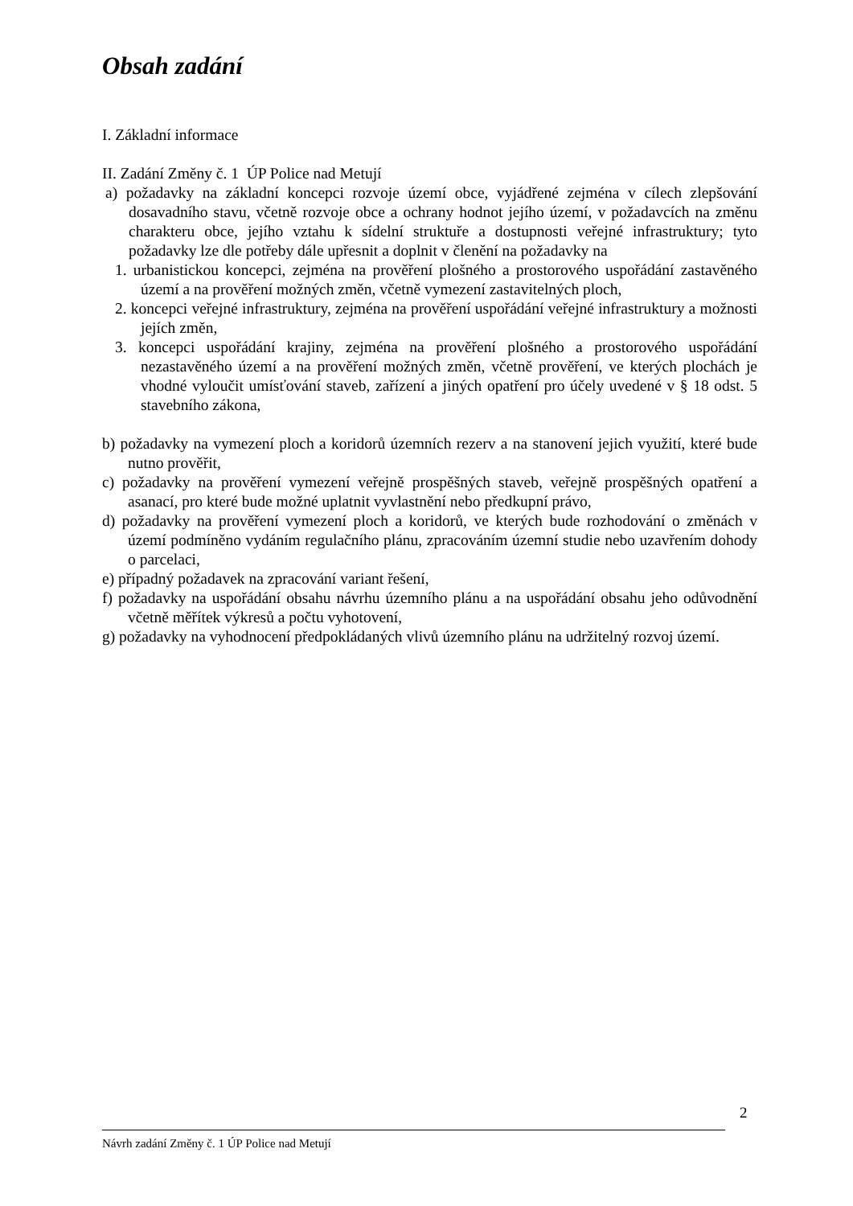Obsah zadání
I. Základní informace
II. Zadání Změny č. 1 ÚP Police nad Metují
a) požadavky na základní koncepci rozvoje území obce, vyjádřené zejména v cílech zlepšování dosavadního stavu, včetně rozvoje obce a ochrany hodnot jejího území, v požadavcích na změnu charakteru obce, jejího vztahu k sídelní struktuře a dostupnosti veřejné infrastruktury; tyto požadavky lze dle potřeby dále upřesnit a doplnit v členění na požadavky na
1. urbanistickou koncepci, zejména na prověření plošného a prostorového uspořádání zastavěného území a na prověření možných změn, včetně vymezení zastavitelných ploch,
2. koncepci veřejné infrastruktury, zejména na prověření uspořádání veřejné infrastruktury a možnosti jejích změn,
3. koncepci uspořádání krajiny, zejména na prověření plošného a prostorového uspořádání nezastavěného území a na prověření možných změn, včetně prověření, ve kterých plochách je vhodné vyloučit umísťování staveb, zařízení a jiných opatření pro účely uvedené v § 18 odst. 5 stavebního zákona,
b) požadavky na vymezení ploch a koridorů územních rezerv a na stanovení jejich využití, které bude nutno prověřit,
c) požadavky na prověření vymezení veřejně prospěšných staveb, veřejně prospěšných opatření a asanací, pro které bude možné uplatnit vyvlastnění nebo předkupní právo,
d) požadavky na prověření vymezení ploch a koridorů, ve kterých bude rozhodování o změnách v území podmíněno vydáním regulačního plánu, zpracováním územní studie nebo uzavřením dohody o parcelaci,
e) případný požadavek na zpracování variant řešení,
f) požadavky na uspořádání obsahu návrhu územního plánu a na uspořádání obsahu jeho odůvodnění včetně měřítek výkresů a počtu vyhotovení,
g) požadavky na vyhodnocení předpokládaných vlivů územního plánu na udržitelný rozvoj území.
2
Návrh zadání Změny č. 1 ÚP Police nad Metují